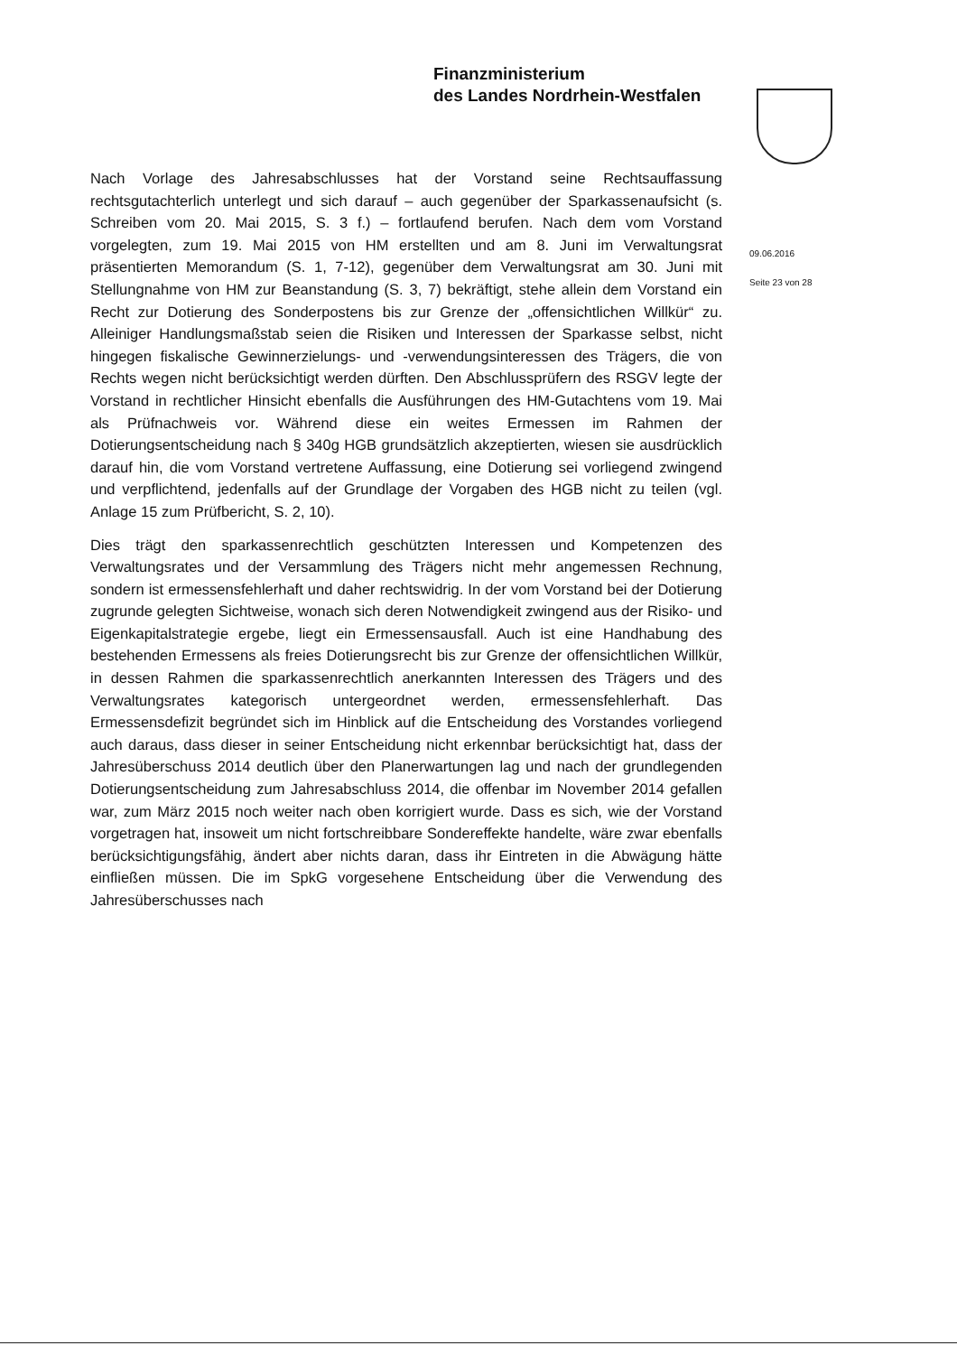Finanzministerium
des Landes Nordrhein-Westfalen
09.06.2016
Seite 23 von 28
Nach Vorlage des Jahresabschlusses hat der Vorstand seine Rechtsauffassung rechtsgutachterlich unterlegt und sich darauf – auch gegenüber der Sparkassenaufsicht (s. Schreiben vom 20. Mai 2015, S. 3 f.) – fortlaufend berufen. Nach dem vom Vorstand vorgelegten, zum 19. Mai 2015 von HM erstellten und am 8. Juni im Verwaltungsrat präsentierten Memorandum (S. 1, 7-12), gegenüber dem Verwaltungsrat am 30. Juni mit Stellungnahme von HM zur Beanstandung (S. 3, 7) bekräftigt, stehe allein dem Vorstand ein Recht zur Dotierung des Sonderpostens bis zur Grenze der „offensichtlichen Willkür“ zu. Alleiniger Handlungsmaßstab seien die Risiken und Interessen der Sparkasse selbst, nicht hingegen fiskalische Gewinnerzielungs- und -verwendungsinteressen des Trägers, die von Rechts wegen nicht berücksichtigt werden dürften. Den Abschlussprüfern des RSGV legte der Vorstand in rechtlicher Hinsicht ebenfalls die Ausführungen des HM-Gutachtens vom 19. Mai als Prüfnachweis vor. Während diese ein weites Ermessen im Rahmen der Dotierungsentscheidung nach § 340g HGB grundsätzlich akzeptierten, wiesen sie ausdrücklich darauf hin, die vom Vorstand vertretene Auffassung, eine Dotierung sei vorliegend zwingend und verpflichtend, jedenfalls auf der Grundlage der Vorgaben des HGB nicht zu teilen (vgl. Anlage 15 zum Prüfbericht, S. 2, 10).
Dies trägt den sparkassenrechtlich geschützten Interessen und Kompetenzen des Verwaltungsrates und der Versammlung des Trägers nicht mehr angemessen Rechnung, sondern ist ermessensfehlerhaft und daher rechtswidrig. In der vom Vorstand bei der Dotierung zugrunde gelegten Sichtweise, wonach sich deren Notwendigkeit zwingend aus der Risiko- und Eigenkapitalstrategie ergebe, liegt ein Ermessensausfall. Auch ist eine Handhabung des bestehenden Ermessens als freies Dotierungsrecht bis zur Grenze der offensichtlichen Willkür, in dessen Rahmen die sparkassenrechtlich anerkannten Interessen des Trägers und des Verwaltungsrates kategorisch untergeordnet werden, ermessensfehlerhaft. Das Ermessensdefizit begründet sich im Hinblick auf die Entscheidung des Vorstandes vorliegend auch daraus, dass dieser in seiner Entscheidung nicht erkennbar berücksichtigt hat, dass der Jahresüberschuss 2014 deutlich über den Planerwartungen lag und nach der grundlegenden Dotierungsentscheidung zum Jahresabschluss 2014, die offenbar im November 2014 gefallen war, zum März 2015 noch weiter nach oben korrigiert wurde. Dass es sich, wie der Vorstand vorgetragen hat, insoweit um nicht fortschreibbare Sondereffekte handelte, wäre zwar ebenfalls berücksichtigungsfähig, ändert aber nichts daran, dass ihr Eintreten in die Abwägung hätte einfließen müssen. Die im SpkG vorgesehene Entscheidung über die Verwendung des Jahresüberschusses nach